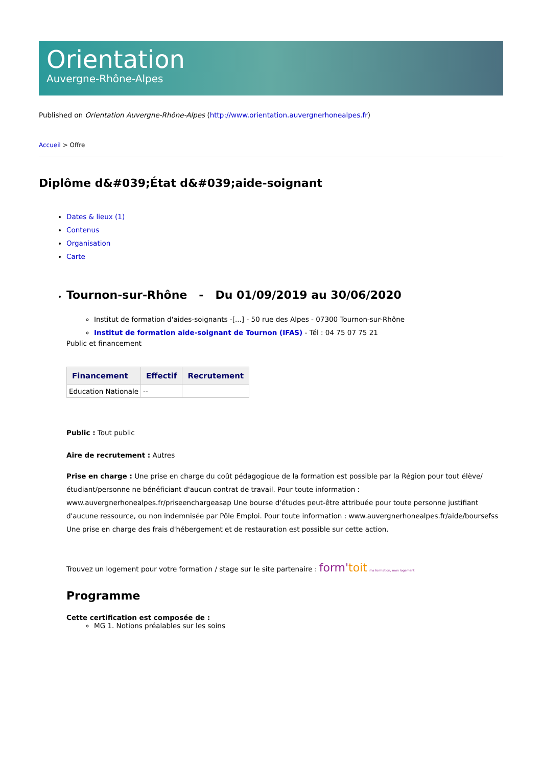Orientation
Auvergne-Rhône-Alpes
Published on Orientation Auvergne-Rhône-Alpes (http://www.orientation.auvergnerhonealpes.fr)
Accueil > Offre
Diplôme d&#039;État d&#039;aide-soignant
Dates & lieux (1)
Contenus
Organisation
Carte
Tournon-sur-Rhône - Du 01/09/2019 au 30/06/2020
Institut de formation d'aides-soignants -[...] - 50 rue des Alpes - 07300 Tournon-sur-Rhône
Institut de formation aide-soignant de Tournon (IFAS) - Tél : 04 75 07 75 21
Public et financement
| Financement | Effectif | Recrutement |
| --- | --- | --- |
| Education Nationale | -- | |
Public : Tout public
Aire de recrutement : Autres
Prise en charge : Une prise en charge du coût pédagogique de la formation est possible par la Région pour tout élève/étudiant/personne ne bénéficiant d'aucun contrat de travail. Pour toute information : www.auvergnerhonealpes.fr/priseenchargeasap Une bourse d'études peut-être attribuée pour toute personne justifiant d'aucune ressource, ou non indemnisée par Pôle Emploi. Pour toute information : www.auvergnerhonealpes.fr/aide/boursefss Une prise en charge des frais d'hébergement et de restauration est possible sur cette action.
Trouvez un logement pour votre formation / stage sur le site partenaire : form'toit ma formation, mon logement
Programme
Cette certification est composée de :
MG 1. Notions préalables sur les soins